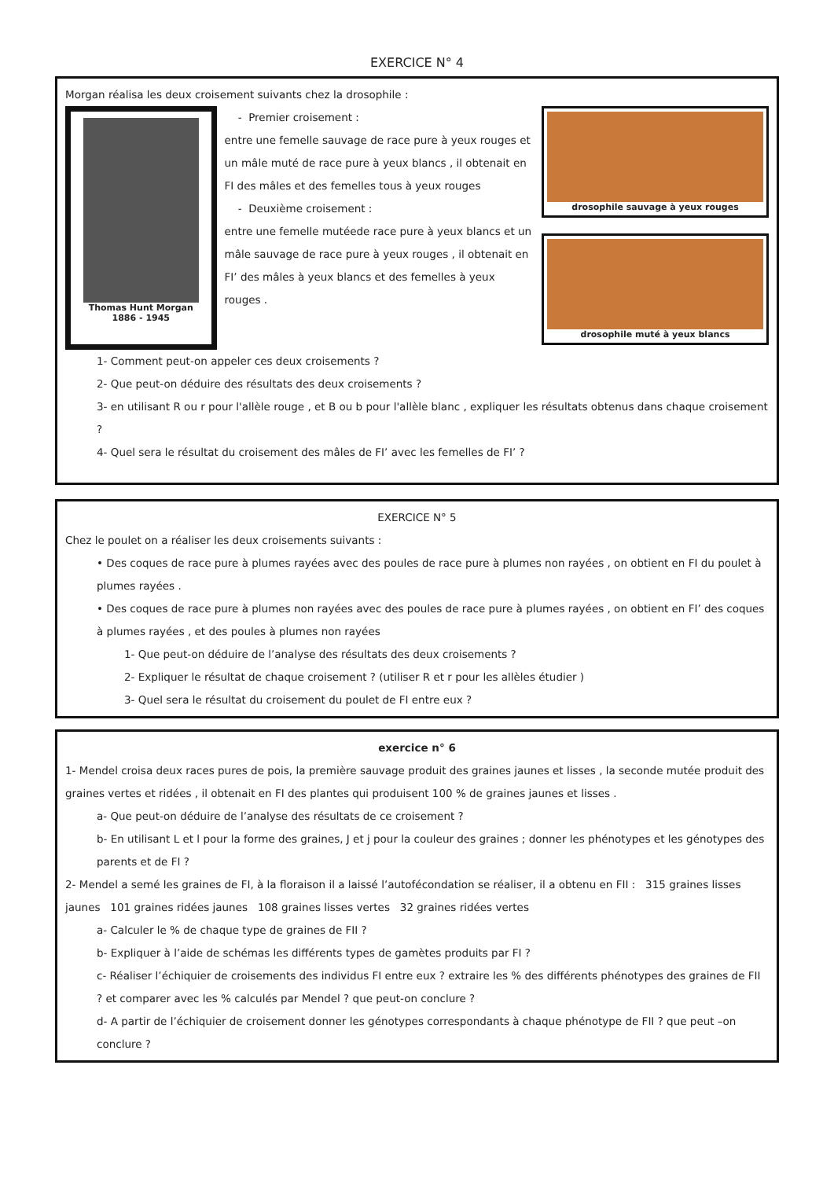EXERCICE N° 4
Morgan réalisa les deux croisement suivants chez la drosophile :
Thomas Hunt Morgan
1886 - 1945
- Premier croisement :
entre une femelle sauvage de race pure à yeux rouges et un mâle muté de race pure à yeux blancs , il obtenait en FI des mâles et des femelles tous à yeux rouges
- Deuxième croisement :
entre une femelle mutéede race pure à yeux blancs et un mâle sauvage de race pure à yeux rouges , il obtenait en FI’ des mâles à yeux blancs et des femelles à yeux rouges .
drosophile sauvage à yeux rouges
drosophile muté à yeux blancs
1- Comment peut-on appeler ces deux croisements ?
2- Que peut-on déduire des résultats des deux croisements ?
3- en utilisant R ou r pour l'allèle rouge , et B ou b pour l'allèle blanc , expliquer les résultats obtenus dans chaque croisement ?
4- Quel sera le résultat du croisement des mâles de FI’ avec les femelles de FI’ ?
EXERCICE N° 5
Chez le poulet on a réaliser les deux croisements suivants :
• Des coques de race pure à plumes rayées avec des poules de race pure à plumes non rayées , on obtient en FI du poulet à plumes rayées .
• Des coques de race pure à plumes non rayées avec des poules de race pure à plumes rayées , on obtient en FI’ des coques à plumes rayées , et des poules à plumes non rayées
1- Que peut-on déduire de l’analyse des résultats des deux croisements ?
2- Expliquer le résultat de chaque croisement ? (utiliser R et r pour les allèles étudier )
3- Quel sera le résultat du croisement du poulet de FI entre eux ?
exercice n° 6
1- Mendel croisa deux races pures de pois, la première sauvage produit des graines jaunes et lisses , la seconde mutée produit des graines vertes et ridées , il obtenait en FI des plantes qui produisent 100 % de graines jaunes et lisses .
a- Que peut-on déduire de l’analyse des résultats de ce croisement ?
b- En utilisant L et l pour la forme des graines, J et j pour la couleur des graines ; donner les phénotypes et les génotypes des parents et de FI ?
2- Mendel a semé les graines de FI, à la floraison il a laissé l’autofécondation se réaliser, il a obtenu en FII : 315 graines lisses jaunes 101 graines ridées jaunes 108 graines lisses vertes 32 graines ridées vertes
a- Calculer le % de chaque type de graines de FII ?
b- Expliquer à l’aide de schémas les différents types de gamètes produits par FI ?
c- Réaliser l’échiquier de croisements des individus FI entre eux ? extraire les % des différents phénotypes des graines de FII ? et comparer avec les % calculés par Mendel ? que peut-on conclure ?
d- A partir de l’échiquier de croisement donner les génotypes correspondants à chaque phénotype de FII ? que peut –on conclure ?